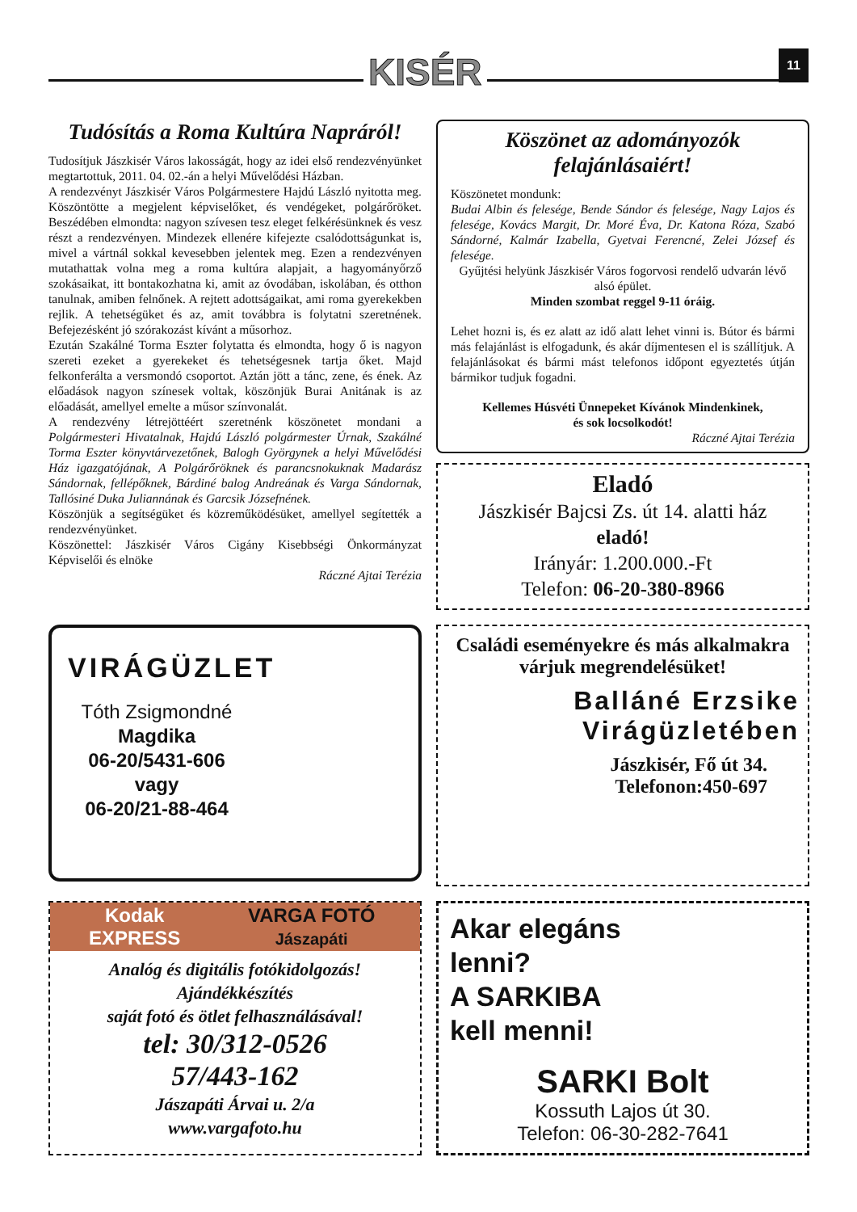KISÉR 11
Tudósítás a Roma Kultúra Napráról!
Tudosítjuk Jászkisér Város lakosságát, hogy az idei első rendezvényünket megtartottuk, 2011. 04. 02.-án a helyi Művelődési Házban.
A rendezvényt Jászkisér Város Polgármestere Hajdú László nyitotta meg. Köszöntötte a megjelent képviselőket, és vendégeket, polgárőröket. Beszédében elmondta: nagyon szívesen tesz eleget felkérésünknek és vesz részt a rendezvényen. Mindezek ellenére kifejezte csalódottságunkat is, mivel a vártnál sokkal kevesebben jelentek meg. Ezen a rendezvényen mutathattak volna meg a roma kultúra alapjait, a hagyományőrző szokásaikat, itt bontakozhatna ki, amit az óvodában, iskolában, és otthon tanulnak, amiben felnőnek. A rejtett adottságaikat, ami roma gyerekekben rejlik. A tehetségüket és az, amit továbbra is folytatni szeretnének. Befejezésként jó szórakozást kívánt a műsorhoz.
Ezután Szakálné Torma Eszter folytatta és elmondta, hogy ő is nagyon szereti ezeket a gyerekeket és tehetségesnek tartja őket. Majd felkonferálta a versmondó csoportot. Aztán jött a tánc, zene, és ének. Az előadások nagyon színesek voltak, köszönjük Burai Anitának is az előadását, amellyel emelte a műsor színvonalát.
A rendezvény létrejöttéért szeretnénk köszönetet mondani a Polgármesteri Hivatalnak, Hajdú László polgármester Úrnak, Szakálné Torma Eszter könyvtárvezetőnek, Balogh Györgynek a helyi Művelődési Ház igazgatójának, A Polgárőröknek és parancsnokuknak Madarász Sándornak, fellépőknek, Bárdiné balog Andreának és Varga Sándornak, Tallósiné Duka Juliannának és Garcsik Józsefnének.
Köszönjük a segítségüket és közreműködésüket, amellyel segítették a rendezvényünket.
Köszönettel: Jászkisér Város Cigány Kisebbségi Önkormányzat Képviselői és elnöke
Ráczné Ajtai Terézia
Köszönet az adományozók felajánlásaiért!
Köszönetet mondunk:
Budai Albin és felesége, Bende Sándor és felesége, Nagy Lajos és felesége, Kovács Margit, Dr. Moré Éva, Dr. Katona Róza, Szabó Sándorné, Kalmár Izabella, Gyetvai Ferencné, Zelei József és felesége.
Gyűjtési helyünk Jászkisér Város fogorvosi rendelő udvarán lévő alsó épület.
Minden szombat reggel 9-11 óráig.
Lehet hozni is, és ez alatt az idő alatt lehet vinni is. Bútor és bármi más felajánlást is elfogadunk, és akár díjmentesen el is szállítjuk. A felajánlásokat és bármi mást telefonos időpont egyeztetés útján bármikor tudjuk fogadni.
Kellemes Húsvéti Ünnepeket Kívánok Mindenkinek,
és sok locsolkodót!
Ráczné Ajtai Terézia
Eladó
Jászkisér Bajcsi Zs. út 14. alatti ház
eladó!
Irányár: 1.200.000.-Ft
Telefon: 06-20-380-8966
VIRÁGÜZLET
Tóth Zsigmondné
Magdika
06-20/5431-606
vagy
06-20/21-88-464
Családi eseményekre és más alkalmakra
várjuk megrendelésüket!
Balláné Erzsike
Virágüzletében
Jászkisér, Fő út 34.
Telefonon:450-697
Kodak EXPRESS VARGA FOTÓ Jászapáti
Analóg és digitális fotókidolgozás!
Ajándékkészítés
saját fotó és ötlet felhasználásával!
tel: 30/312-0526
57/443-162
Jászapáti Árvai u. 2/a
www.vargafoto.hu
Akar elegáns
lenni?
A SARKIBA
kell menni!
SARKI Bolt
Kossuth Lajos út 30.
Telefon: 06-30-282-7641